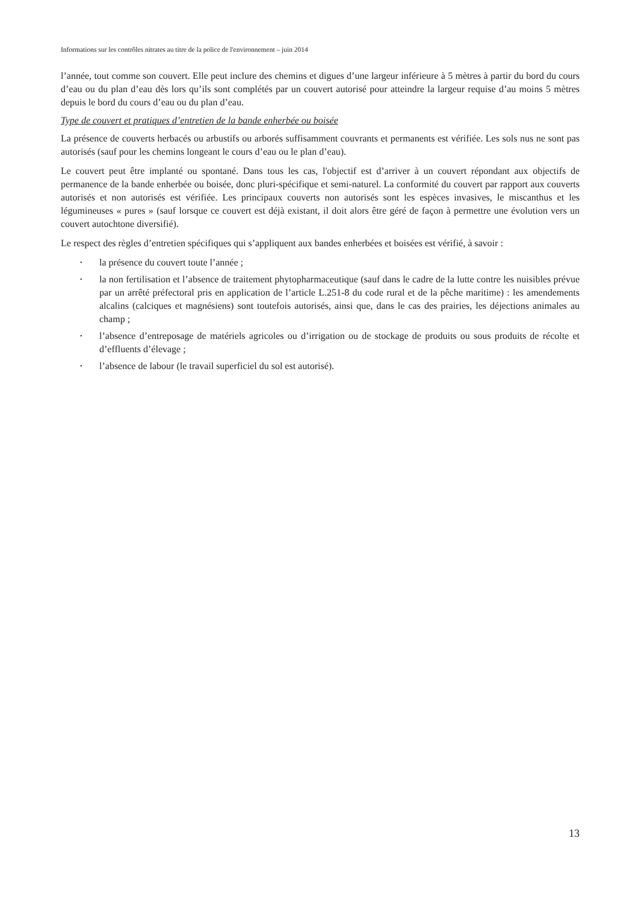Informations sur les contrôles nitrates au titre de la police de l'environnement – juin 2014
l’année, tout comme son couvert. Elle peut inclure des chemins et digues d’une largeur inférieure à 5 mètres à partir du bord du cours d’eau ou du plan d’eau dès lors qu’ils sont complétés par un couvert autorisé pour atteindre la largeur requise d’au moins 5 mètres depuis le bord du cours d’eau ou du plan d’eau.
Type de couvert et pratiques d’entretien de la bande enherbée ou boisée
La présence de couverts herbacés ou arbustifs ou arborés suffisamment couvrants et permanents est vérifiée. Les sols nus ne sont pas autorisés (sauf pour les chemins longeant le cours d’eau ou le plan d’eau).
Le couvert peut être implanté ou spontané. Dans tous les cas, l'objectif est d’arriver à un couvert répondant aux objectifs de permanence de la bande enherbée ou boisée, donc pluri-spécifique et semi-naturel. La conformité du couvert par rapport aux couverts autorisés et non autorisés est vérifiée. Les principaux couverts non autorisés sont les espèces invasives, le miscanthus et les légumineuses « pures » (sauf lorsque ce couvert est déjà existant, il doit alors être géré de façon à permettre une évolution vers un couvert autochtone diversifié).
Le respect des règles d’entretien spécifiques qui s’appliquent aux bandes enherbées et boisées est vérifié, à savoir :
• la présence du couvert toute l’année ;
• la non fertilisation et l’absence de traitement phytopharmaceutique (sauf dans le cadre de la lutte contre les nuisibles prévue par un arrêté préfectoral pris en application de l’article L.251-8 du code rural et de la pêche maritime) : les amendements alcalins (calciques et magnésiens) sont toutefois autorisés, ainsi que, dans le cas des prairies, les déjections animales au champ ;
• l’absence d’entreposage de matériels agricoles ou d’irrigation ou de stockage de produits ou sous produits de récolte et d’effluents d’élevage ;
• l’absence de labour (le travail superficiel du sol est autorisé).
13